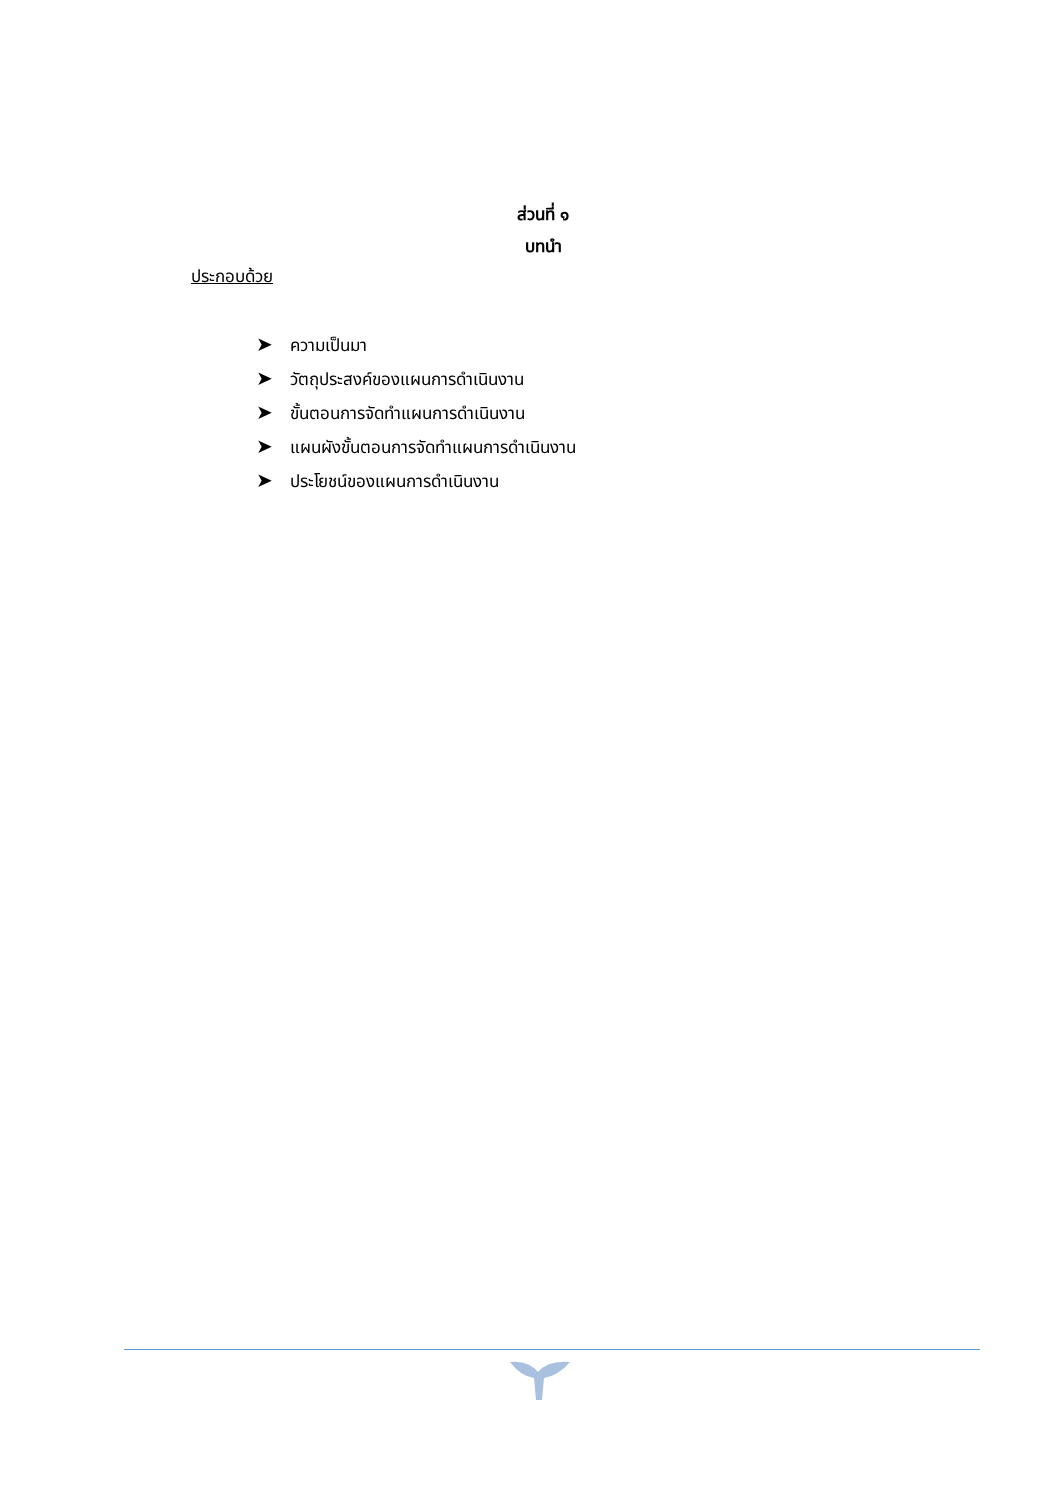ส่วนที่ ๑
บทนำ
ประกอบด้วย
➤ ความเป็นมา
➤ วัตถุประสงค์ของแผนการดำเนินงาน
➤ ขั้นตอนการจัดทำแผนการดำเนินงาน
➤ แผนผังขั้นตอนการจัดทำแผนการดำเนินงาน
➤ ประโยชน์ของแผนการดำเนินงาน